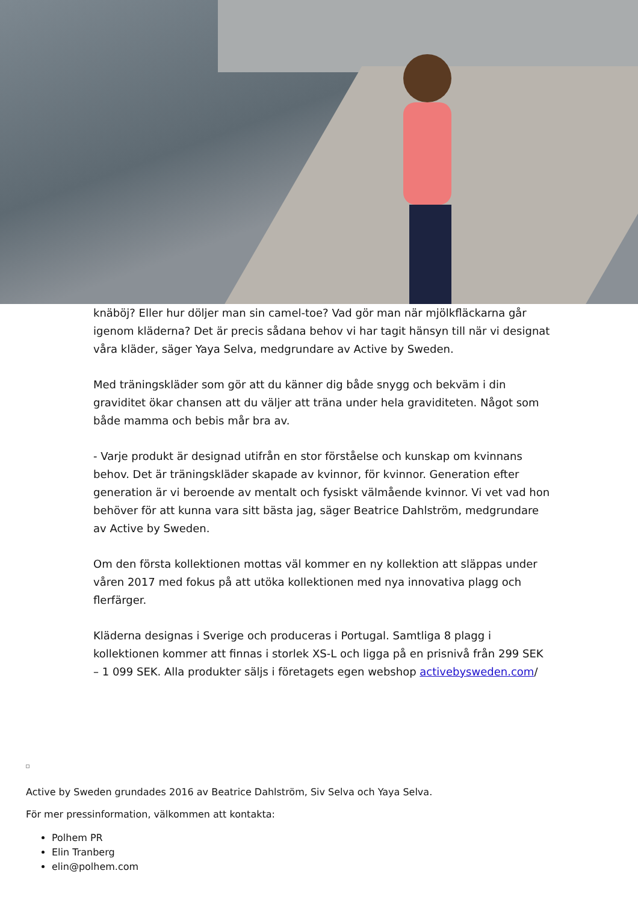knäböj? Eller hur döljer man sin camel-toe? Vad gör man när mjölkfläckarna går igenom kläderna? Det är precis sådana behov vi har tagit hänsyn till när vi designat våra kläder, säger Yaya Selva, medgrundare av Active by Sweden.
Med träningskläder som gör att du känner dig både snygg och bekväm i din graviditet ökar chansen att du väljer att träna under hela graviditeten. Något som både mamma och bebis mår bra av.
- Varje produkt är designad utifrån en stor förståelse och kunskap om kvinnans behov. Det är träningskläder skapade av kvinnor, för kvinnor. Generation efter generation är vi beroende av mentalt och fysiskt välmående kvinnor. Vi vet vad hon behöver för att kunna vara sitt bästa jag, säger Beatrice Dahlström, medgrundare av Active by Sweden.
Om den första kollektionen mottas väl kommer en ny kollektion att släppas under våren 2017 med fokus på att utöka kollektionen med nya innovativa plagg och flerfärger.
Kläderna designas i Sverige och produceras i Portugal. Samtliga 8 plagg i kollektionen kommer att finnas i storlek XS-L och ligga på en prisnivå från 299 SEK – 1 099 SEK. Alla produkter säljs i företagets egen webshop activebysweden.com/
Active by Sweden grundades 2016 av Beatrice Dahlström, Siv Selva och Yaya Selva.
För mer pressinformation, välkommen att kontakta:
Polhem PR
Elin Tranberg
elin@polhem.com